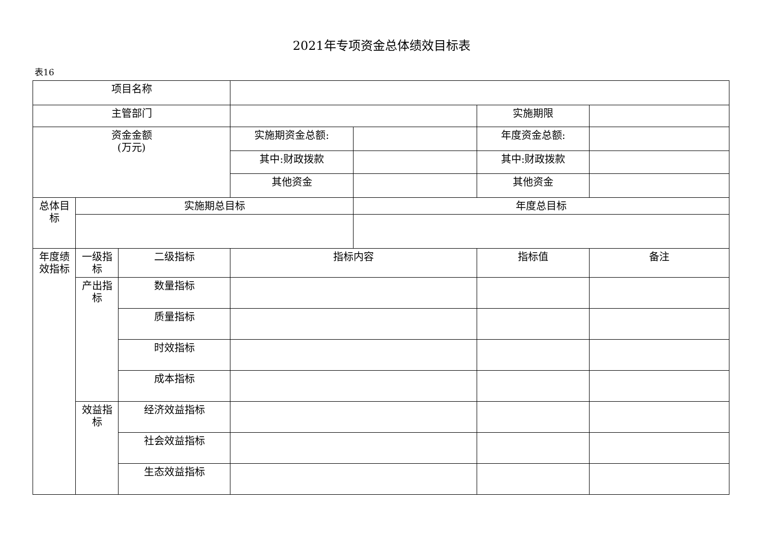2021年专项资金总体绩效目标表
表16
| 项目名称 | | | | | | |
| 主管部门 | | | | | 实施期限 | |
| 资金金额 (万元) | | | 实施期资金总额: | | 年度资金总额: | |
| | | | 其中:财政拨款 | | 其中:财政拨款 | |
| | | | 其他资金 | | 其他资金 | |
| 总体目标 | 实施期总目标 | | | 年度总目标 | | |
| 年度绩效指标 | 一级指标 | 二级指标 | 指标内容 | | 指标值 | 备注 |
| | 产出指标 | 数量指标 | | | | |
| | | 质量指标 | | | | |
| | | 时效指标 | | | | |
| | | 成本指标 | | | | |
| | 效益指标 | 经济效益指标 | | | | |
| | | 社会效益指标 | | | | |
| | | 生态效益指标 | | | | |